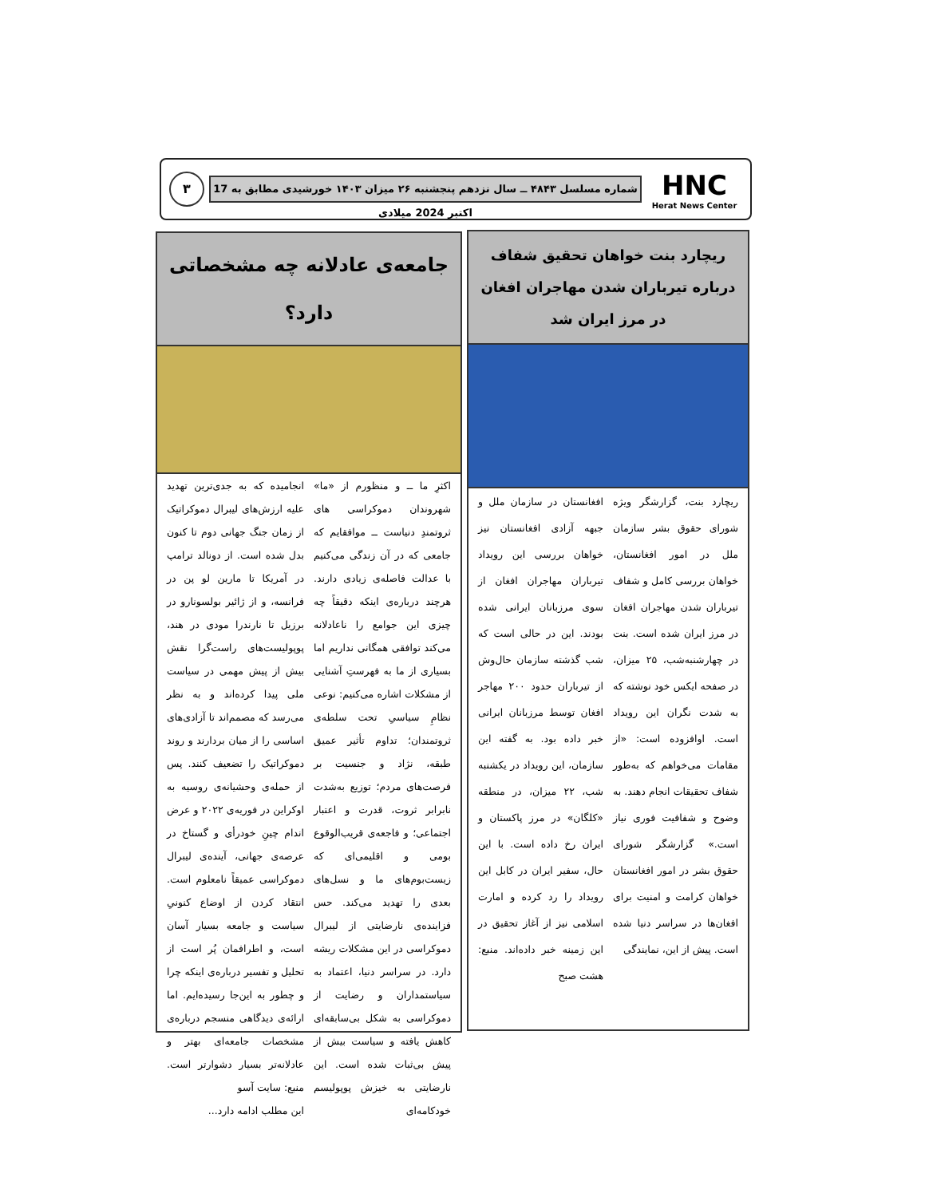HNC
Herat News Center
شماره مسلسل ۴۸۴۳ ــ سال نزدهم پنجشنبه ۲۶ میزان ۱۴۰۳ خورشیدی مطابق به 17 اکتبر 2024 میلادی
۳
ریچارد بنت خواهان تحقیق شفاف درباره تیرباران شدن مهاجران افغان در مرز ایران شد
ریچارد بنت، گزارشگر ویژه شورای حقوق بشر سازمان ملل در امور افغانستان، خواهان بررسی کامل و شفاف تیرباران شدن مهاجران افغان در مرز ایران شده است. بنت در چهارشنبه‌شب، ۲۵ میزان، در صفحه ایکس خود نوشته که به شدت نگران این رویداد است. اوافزوده است: «از مقامات می‌خواهم که به‌طور شفاف تحقیقات انجام دهند. به وضوح و شفافیت فوری نیاز است.» گزارشگر شورای حقوق بشر در امور افغانستان خواهان کرامت و امنیت برای افغان‌ها در سراسر دنیا شده است. پیش از این، نمایندگی
افغانستان در سازمان ملل و جبهه آزادی افغانستان نیز خواهان بررسی این رویداد تیرباران مهاجران افغان از سوی مرزبانان ایرانی شده بودند. این در حالی است که شب گذشته سازمان حال‌وش از تیرباران حدود ۲۰۰ مهاجر افغان توسط مرزبانان ایرانی خبر داده بود. به گفته این سازمان، این رویداد در یکشنبه شب، ۲۲ میزان، در منطقه «کلگان» در مرز پاکستان و ایران رخ داده است. با این حال، سفیر ایران در کابل این رویداد را رد کرده و امارت اسلامی نیز از آغاز تحقیق در این زمینه خبر داده‌اند. منبع: هشت صبح
جامعه‌ی عادلانه چه مشخصاتی دارد؟
اکثرِ ما ــ و منظورم از «ما» شهروندان دموکراسی های ثروتمندِ دنیاست ــ موافقایم که جامعی که در آن زندگی می‌کنیم با عدالت فاصله‌ی زیادی دارند. هرچند درباره‌ی اینکه دقیقاً چه چیزی این جوامع را ناعادلانه می‌کند توافقی همگانی نداریم اما بسیاری از ما به فهرستِ آشنایی از مشکلات اشاره می‌کنیم: نوعی نظامِ سیاسیِ تحت سلطه‌ی ثروتمندان؛ تداوم تأثیر عمیق طبقه، نژاد و جنسیت بر فرصت‌های مردم؛ توزیع به‌شدت نابرابر ثروت، قدرت و اعتبار اجتماعی؛ و فاجعه‌ی قریب‌الوقوع بومی و اقلیمی‌ای که زیست‌بوم‌های ما و نسل‌های بعدی را تهدید می‌کند. حس فزاینده‌ی نارضایتی از لیبرال دموکراسی در این مشکلات ریشه دارد. در سراسر دنیا، اعتماد به سیاستمداران و رضایت از دموکراسی به شکل بی‌سابقه‌ای کاهش یافته و سیاست بیش از پیش بی‌ثبات شده است. این نارضایتی به خیزش پوپولیسم خودکامه‌ای
انجامیده که به جدی‌ترین تهدید علیه ارزش‌های لیبرال دموکراتیک از زمان جنگ جهانی دوم تا کنون بدل شده است. از دونالد ترامپ در آمریکا تا مارین لو پن در فرانسه، و از ژائیر بولسونارو در برزیل تا نارندرا مودی در هند، پوپولیست‌های راست‌گرا نقش بیش از پیش مهمی در سیاست ملی پیدا کرده‌اند و به نظر می‌رسد که مصمم‌اند تا آزادی‌های اساسی را از میان بردارند و روند دموکراتیک را تضعیف کنند. پس از حمله‌ی وحشیانه‌ی روسیه به اوکراین در فوریه‌ی ۲۰۲۲ و عرض اندام چینِ خودرأی و گستاخ در عرصه‌ی جهانی، آینده‌ی لیبرال دموکراسی عمیقاً نامعلوم است. انتقاد کردن از اوضاع کنونیِ سیاست و جامعه بسیار آسان است، و اطرافمان پُر است از تحلیل و تفسیر درباره‌ی اینکه چرا و چطور به این‌جا رسیده‌ایم. اما ارائه‌ی دیدگاهی منسجم درباره‌ی مشخصات جامعه‌ای بهتر و عادلانه‌تر بسیار دشوارتر است. منبع: سایت آسو
این مطلب ادامه دارد...